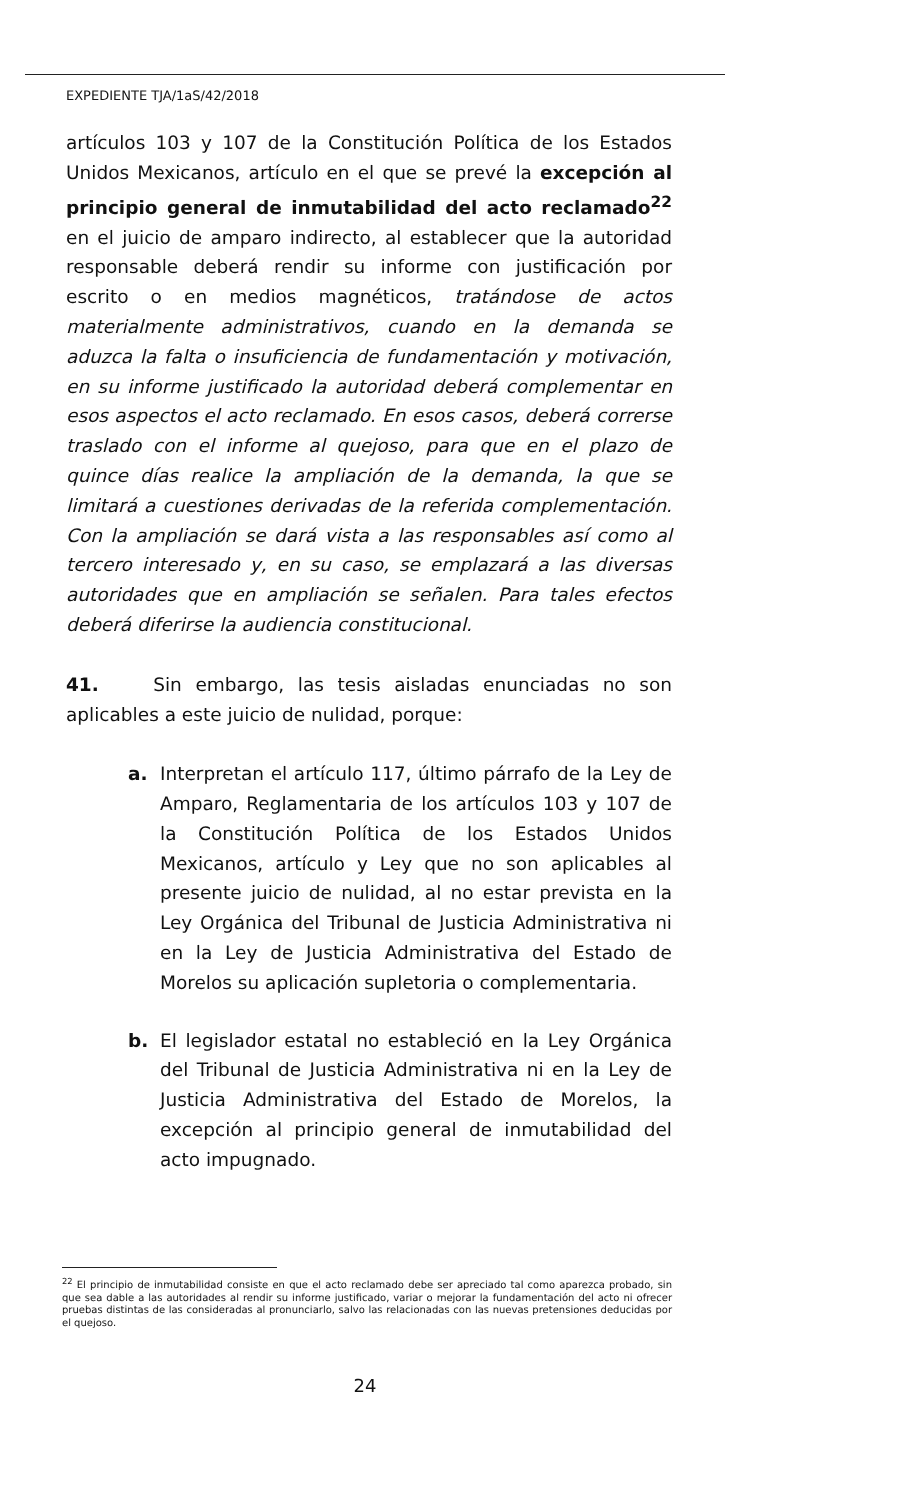EXPEDIENTE TJA/1aS/42/2018
artículos 103 y 107 de la Constitución Política de los Estados Unidos Mexicanos, artículo en el que se prevé la excepción al principio general de inmutabilidad del acto reclamado<sup>22</sup> en el juicio de amparo indirecto, al establecer que la autoridad responsable deberá rendir su informe con justificación por escrito o en medios magnéticos, tratándose de actos materialmente administrativos, cuando en la demanda se aduzca la falta o insuficiencia de fundamentación y motivación, en su informe justificado la autoridad deberá complementar en esos aspectos el acto reclamado. En esos casos, deberá correrse traslado con el informe al quejoso, para que en el plazo de quince días realice la ampliación de la demanda, la que se limitará a cuestiones derivadas de la referida complementación. Con la ampliación se dará vista a las responsables así como al tercero interesado y, en su caso, se emplazará a las diversas autoridades que en ampliación se señalen. Para tales efectos deberá diferirse la audiencia constitucional.
41. Sin embargo, las tesis aisladas enunciadas no son aplicables a este juicio de nulidad, porque:
a. Interpretan el artículo 117, último párrafo de la Ley de Amparo, Reglamentaria de los artículos 103 y 107 de la Constitución Política de los Estados Unidos Mexicanos, artículo y Ley que no son aplicables al presente juicio de nulidad, al no estar prevista en la Ley Orgánica del Tribunal de Justicia Administrativa ni en la Ley de Justicia Administrativa del Estado de Morelos su aplicación supletoria o complementaria.
b. El legislador estatal no estableció en la Ley Orgánica del Tribunal de Justicia Administrativa ni en la Ley de Justicia Administrativa del Estado de Morelos, la excepción al principio general de inmutabilidad del acto impugnado.
<sup>22</sup> El principio de inmutabilidad consiste en que el acto reclamado debe ser apreciado tal como aparezca probado, sin que sea dable a las autoridades al rendir su informe justificado, variar o mejorar la fundamentación del acto ni ofrecer pruebas distintas de las consideradas al pronunciarlo, salvo las relacionadas con las nuevas pretensiones deducidas por el quejoso.
24